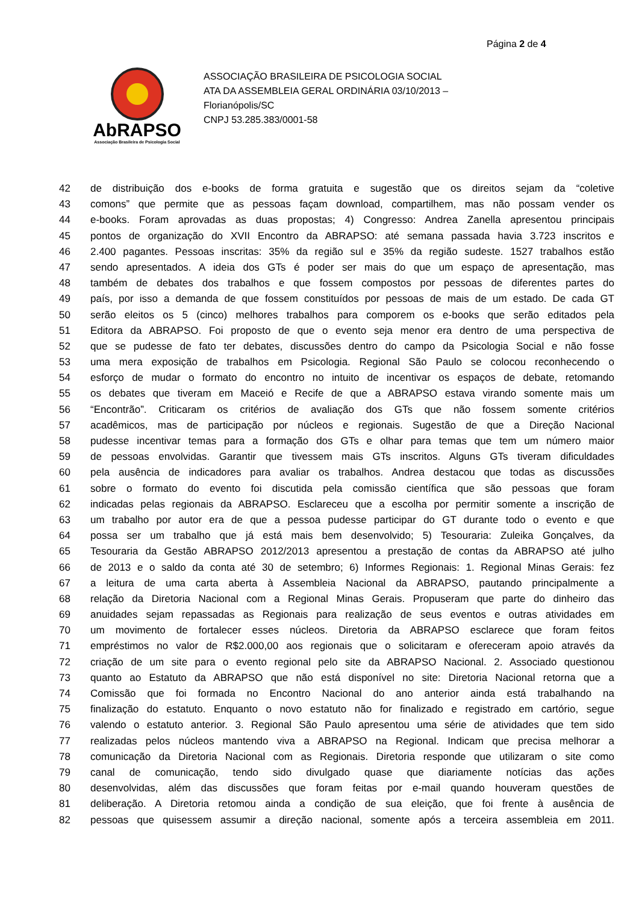Página 2 de 4
AbRAPSO
Associação Brasileira de Psicologia Social
ASSOCIAÇÃO BRASILEIRA DE PSICOLOGIA SOCIAL
ATA DA ASSEMBLEIA GERAL ORDINÁRIA 03/10/2013 –
Florianópolis/SC
CNPJ 53.285.383/0001-58
42 de distribuição dos e-books de forma gratuita e sugestão que os direitos sejam da “coletive
43 comons” que permite que as pessoas façam download, compartilhem, mas não possam vender os
44 e-books. Foram aprovadas as duas propostas; 4) Congresso: Andrea Zanella apresentou principais
45 pontos de organização do XVII Encontro da ABRAPSO: até semana passada havia 3.723 inscritos e
46 2.400 pagantes. Pessoas inscritas: 35% da região sul e 35% da região sudeste. 1527 trabalhos estão
47 sendo apresentados. A ideia dos GTs é poder ser mais do que um espaço de apresentação, mas
48 também de debates dos trabalhos e que fossem compostos por pessoas de diferentes partes do
49 país, por isso a demanda de que fossem constituídos por pessoas de mais de um estado. De cada GT
50 serão eleitos os 5 (cinco) melhores trabalhos para comporem os e-books que serão editados pela
51 Editora da ABRAPSO. Foi proposto de que o evento seja menor era dentro de uma perspectiva de
52 que se pudesse de fato ter debates, discussões dentro do campo da Psicologia Social e não fosse
53 uma mera exposição de trabalhos em Psicologia. Regional São Paulo se colocou reconhecendo o
54 esforço de mudar o formato do encontro no intuito de incentivar os espaços de debate, retomando
55 os debates que tiveram em Maceió e Recife de que a ABRAPSO estava virando somente mais um
56 “Encontrão”. Criticaram os critérios de avaliação dos GTs que não fossem somente critérios
57 acadêmicos, mas de participação por núcleos e regionais. Sugestão de que a Direção Nacional
58 pudesse incentivar temas para a formação dos GTs e olhar para temas que tem um número maior
59 de pessoas envolvidas. Garantir que tivessem mais GTs inscritos. Alguns GTs tiveram dificuldades
60 pela ausência de indicadores para avaliar os trabalhos. Andrea destacou que todas as discussões
61 sobre o formato do evento foi discutida pela comissão científica que são pessoas que foram
62 indicadas pelas regionais da ABRAPSO. Esclareceu que a escolha por permitir somente a inscrição de
63 um trabalho por autor era de que a pessoa pudesse participar do GT durante todo o evento e que
64 possa ser um trabalho que já está mais bem desenvolvido; 5) Tesouraria: Zuleika Gonçalves, da
65 Tesouraria da Gestão ABRAPSO 2012/2013 apresentou a prestação de contas da ABRAPSO até julho
66 de 2013 e o saldo da conta até 30 de setembro; 6) Informes Regionais: 1. Regional Minas Gerais: fez
67 a leitura de uma carta aberta à Assembleia Nacional da ABRAPSO, pautando principalmente a
68 relação da Diretoria Nacional com a Regional Minas Gerais. Propuseram que parte do dinheiro das
69 anuidades sejam repassadas as Regionais para realização de seus eventos e outras atividades em
70 um movimento de fortalecer esses núcleos. Diretoria da ABRAPSO esclarece que foram feitos
71 empréstimos no valor de R$2.000,00 aos regionais que o solicitaram e ofereceram apoio através da
72 criação de um site para o evento regional pelo site da ABRAPSO Nacional. 2. Associado questionou
73 quanto ao Estatuto da ABRAPSO que não está disponível no site: Diretoria Nacional retorna que a
74 Comissão que foi formada no Encontro Nacional do ano anterior ainda está trabalhando na
75 finalização do estatuto. Enquanto o novo estatuto não for finalizado e registrado em cartório, segue
76 valendo o estatuto anterior. 3. Regional São Paulo apresentou uma série de atividades que tem sido
77 realizadas pelos núcleos mantendo viva a ABRAPSO na Regional. Indicam que precisa melhorar a
78 comunicação da Diretoria Nacional com as Regionais. Diretoria responde que utilizaram o site como
79 canal de comunicação, tendo sido divulgado quase que diariamente notícias das ações
80 desenvolvidas, além das discussões que foram feitas por e-mail quando houveram questões de
81 deliberação. A Diretoria retomou ainda a condição de sua eleição, que foi frente à ausência de
82 pessoas que quisessem assumir a direção nacional, somente após a terceira assembleia em 2011.